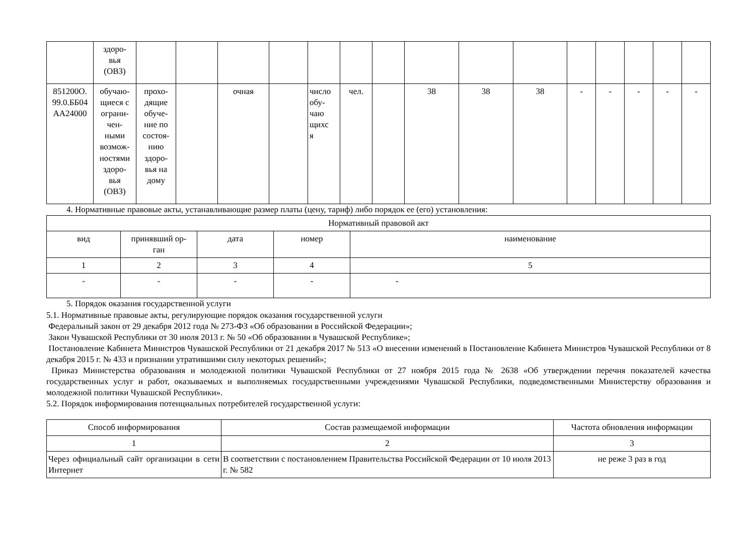| | здоро- вья (ОВЗ) | | | | | | | | | | | | | | | |
| 851200О. 99.0.ББ04 АА24000 | обучаю- щиеся с ограни- чен- ными возмож- ностями здоро- вья (ОВЗ) | прохо- дящие обуче- ние по состоя- нию здоро- вья на дому | | очная | | число обу- чаю щихс я | чел. | | 38 | 38 | 38 | - | - | - | - | - |
4. Нормативные правовые акты, устанавливающие размер платы (цену, тариф) либо порядок ее (его) установления:
| Нормативный правовой акт | | | | |
| --- | --- | --- | --- | --- |
| вид | принявший ор- ган | дата | номер | наименование |
| 1 | 2 | 3 | 4 | 5 |
| - | - | - | - | - |
5. Порядок оказания государственной услуги
5.1. Нормативные правовые акты, регулирующие порядок оказания государственной услуги
Федеральный закон от 29 декабря 2012 года № 273-ФЗ «Об образовании в Российской Федерации»;
Закон Чувашской Республики от 30 июля 2013 г. № 50 «Об образовании в Чувашской Республике»;
Постановление Кабинета Министров Чувашской Республики от 21 декабря 2017 № 513 «О внесении изменений в Постановление Кабинета Министров Чувашской Республики от 8 декабря 2015 г. № 433 и признании утратившими силу некоторых решений»;
Приказ Министерства образования и молодежной политики Чувашской Республики от 27 ноября 2015 года № 2638 «Об утверждении перечня показателей качества государственных услуг и работ, оказываемых и выполняемых государственными учреждениями Чувашской Республики, подведомственными Министерству образования и молодежной политики Чувашской Республики».
5.2. Порядок информирования потенциальных потребителей государственной услуги:
| Способ информирования | Состав размещаемой информации | Частота обновления информации |
| --- | --- | --- |
| 1 | 2 | 3 |
| Через официальный сайт организации в сети Интернет | В соответствии с постановлением Правительства Российской Федерации от 10 июля 2013 г. № 582 | не реже 3 раз в год |